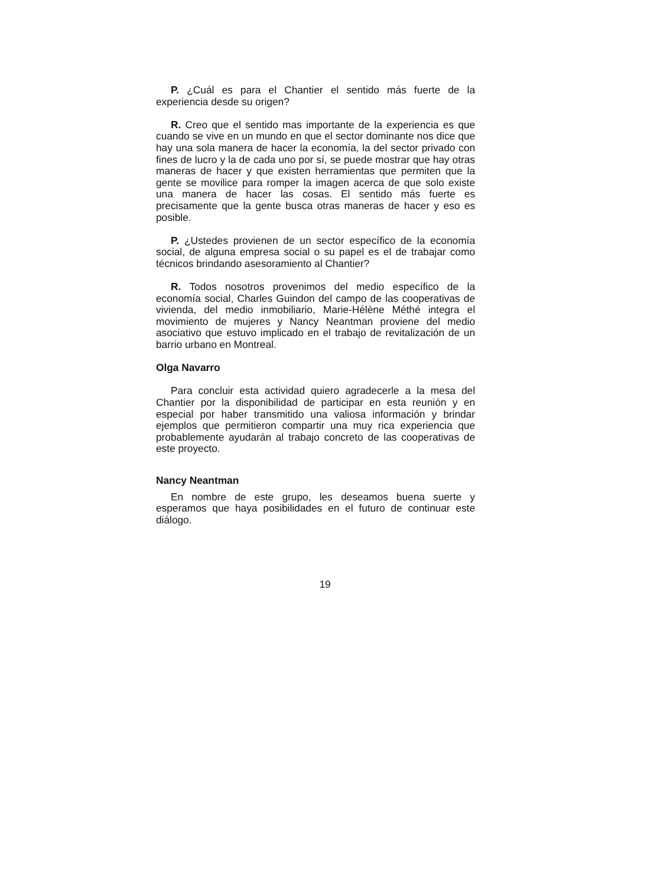P. ¿Cuál es para el Chantier el sentido más fuerte de la experiencia desde su origen?
R. Creo que el sentido mas importante de la experiencia es que cuando se vive en un mundo en que el sector dominante nos dice que hay una sola manera de hacer la economía, la del sector privado con fines de lucro y la de cada uno por sí, se puede mostrar que hay otras maneras de hacer y que existen herramientas que permiten que la gente se movilice para romper la imagen acerca de que solo existe una manera de hacer las cosas. El sentido más fuerte es precisamente que la gente busca otras maneras de hacer y eso es posible.
P. ¿Ustedes provienen de un sector específico de la economía social, de alguna empresa social o su papel es el de trabajar como técnicos brindando asesoramiento al Chantier?
R. Todos nosotros provenimos del medio específico de la economía social, Charles Guindon del campo de las cooperativas de vivienda, del medio inmobiliario, Marie-Hélène Méthé integra el movimiento de mujeres y Nancy Neantman proviene del medio asociativo que estuvo implicado en el trabajo de revitalización de un barrio urbano en Montreal.
Olga Navarro
Para concluir esta actividad quiero agradecerle a la mesa del Chantier por la disponibilidad de participar en esta reunión y en especial por haber transmitido una valiosa información y brindar ejemplos que permitieron compartir una muy rica experiencia que probablemente ayudarán al trabajo concreto de las cooperativas de este proyecto.
Nancy Neantman
En nombre de este grupo, les deseamos buena suerte y esperamos que haya posibilidades en el futuro de continuar este diálogo.
19